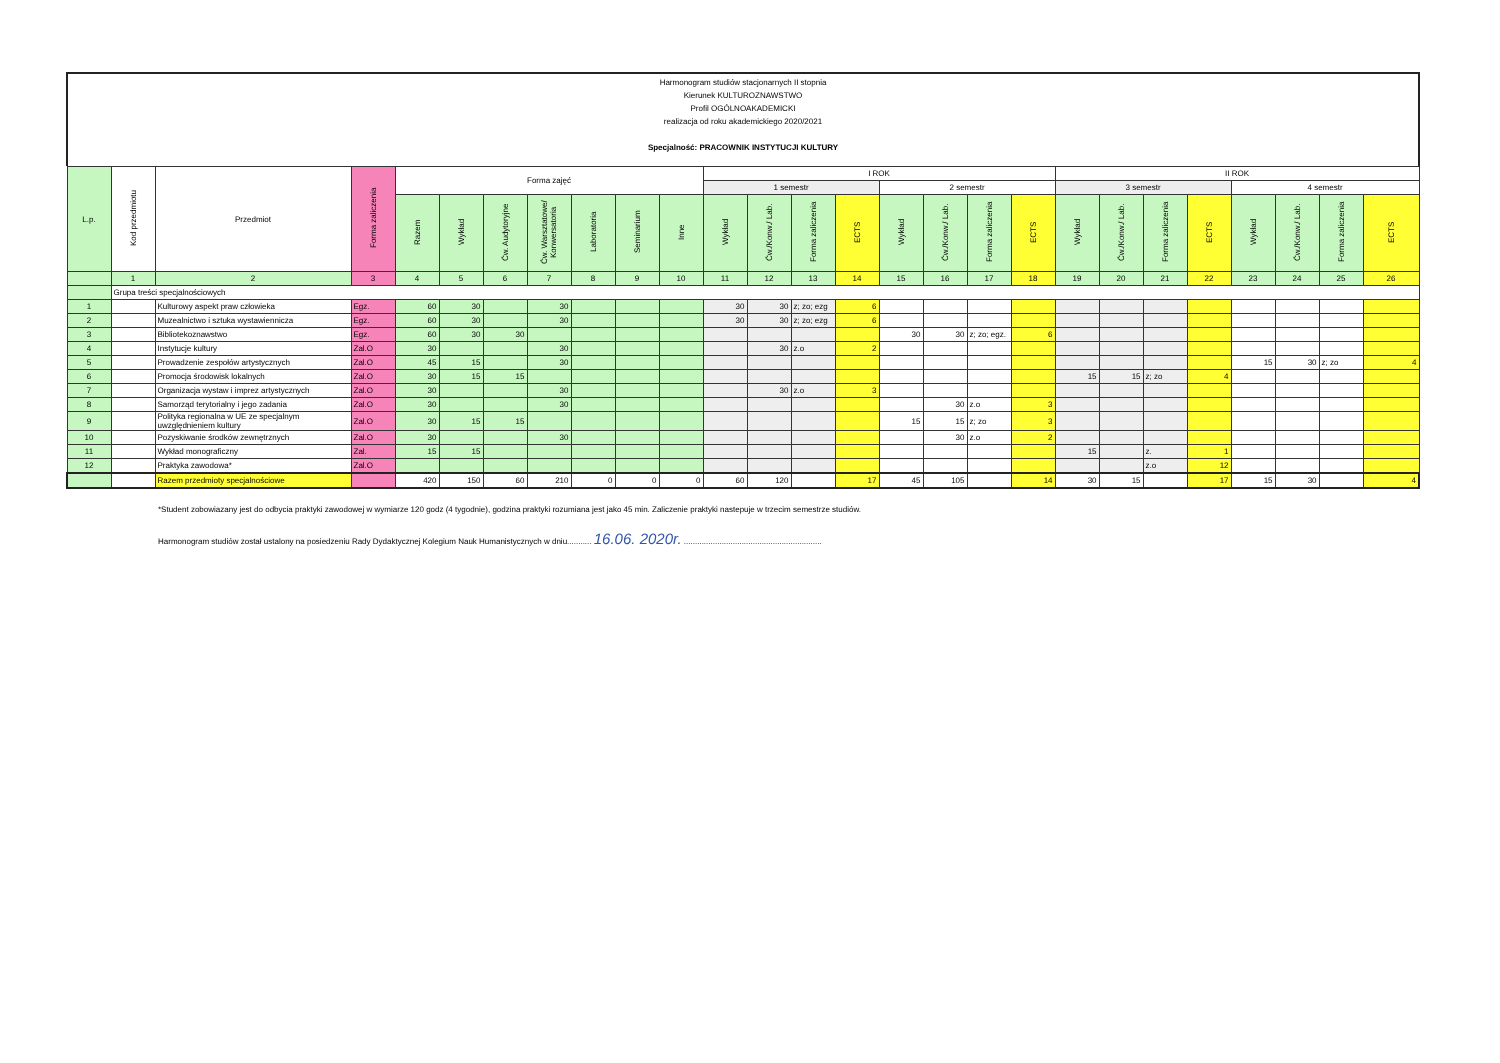Harmonogram studiów stacjonarnych II stopnia
Kierunek KULTUROZNAWSTWO
Profil OGÓLNOAKADEMICKI
realizacja od roku akademickiego 2020/2021
Specjalność: PRACOWNIK INSTYTUCJI KULTURY
| L.p. | Kod przedmiotu | Przedmiot | Forma zaliczenia | Forma zajęć | | | | | | | I ROK | | | | | | | | II ROK | | | | | | | |
| --- | --- | --- | --- | --- | --- | --- | --- | --- | --- | --- | --- | --- | --- | --- | --- | --- | --- | --- | --- | --- | --- | --- | --- | --- | --- | --- |
| | | | | | | | | | | | 1 semestr | | | | 2 semestr | | | | 3 semestr | | | | 4 semestr | | | |
| | | | | Razem | Wykład | Ćw. Audytoryjne | Ćw. Warsztatowe/ Konwersatoria | Laboratoria | Seminarium | Inne | Wykład | Ćw./Konw./ Lab. | Forma zaliczenia | ECTS | Wykład | Ćw./Konw./ Lab. | Forma zaliczenia | ECTS | Wykład | Ćw./Konw./ Lab. | Forma zaliczenia | ECTS | Wykład | Ćw./Konw./ Lab. | Forma zaliczenia | ECTS |
| | 1 | 2 | 3 | 4 | 5 | 6 | 7 | 8 | 9 | 10 | 11 | 12 | 13 | 14 | 15 | 16 | 17 | 18 | 19 | 20 | 21 | 22 | 23 | 24 | 25 | 26 |
| | Grupa treści specjalnościowych | | | | | | | | | | | | | | | | | | | | | | | | | |
| 1 | | Kulturowy aspekt praw człowieka | Egz. | 60 | 30 | | 30 | | | | 30 | 30 | z; zo; ezg | 6 | | | | | | | | | | | | |
| 2 | | Muzealnictwo i sztuka wystawiennicza | Egz. | 60 | 30 | | 30 | | | | 30 | 30 | z; zo; ezg | 6 | | | | | | | | | | | | |
| 3 | | Bibliotekoznawstwo | Egz. | 60 | 30 | 30 | | | | | | | | | 30 | 30 | z; zo; egz. | 6 | | | | | | | | |
| 4 | | Instytucje kultury | Zal.O | 30 | | | 30 | | | | | 30 | z.o | 2 | | | | | | | | | | | | |
| 5 | | Prowadzenie zespołów artystycznych | Zal.O | 45 | 15 | | 30 | | | | | | | | | | | | | | | | 15 | 30 | z; zo | 4 |
| 6 | | Promocja środowisk lokalnych | Zal.O | 30 | 15 | 15 | | | | | | | | | | | | | 15 | 15 | z; zo | 4 | | | | |
| 7 | | Organizacja wystaw i imprez artystycznych | Zal.O | 30 | | | 30 | | | | | 30 | z.o | 3 | | | | | | | | | | | | |
| 8 | | Samorząd terytorialny i jego zadania | Zal.O | 30 | | | 30 | | | | | | | | | 30 | z.o | 3 | | | | | | | | |
| 9 | | Polityka regionalna w UE ze specjalnym uwzględnieniem kultury | Zal.O | 30 | 15 | 15 | | | | | | | | | 15 | 15 | z; zo | 3 | | | | | | | | |
| 10 | | Pozyskiwanie środków zewnętrznych | Zal.O | 30 | | | 30 | | | | | | | | | 30 | z.o | 2 | | | | | | | | |
| 11 | | Wykład monograficzny | Zal. | 15 | 15 | | | | | | | | | | | | | | 15 | | z. | 1 | | | | |
| 12 | | Praktyka zawodowa* | Zal.O | | | | | | | | | | | | | | | | | | z.o | 12 | | | | |
| | | Razem przedmioty specjalnościowe | | 420 | 150 | 60 | 210 | 0 | 0 | 0 | 60 | 120 | | 17 | 45 | 105 | | 14 | 30 | 15 | | 17 | 15 | 30 | | 4 |
*Student zobowiazany jest do odbycia praktyki zawodowej w wymiarze 120 godz (4 tygodnie), godzina praktyki rozumiana jest jako 45 min. Zaliczenie praktyki nastepuje w trzecim semestrze studiów.
Harmonogram studiów został ustalony na posiedzeniu Rady Dydaktycznej Kolegium Nauk Humanistycznych w dniu........... 16.06. 2020r. ..............................................................